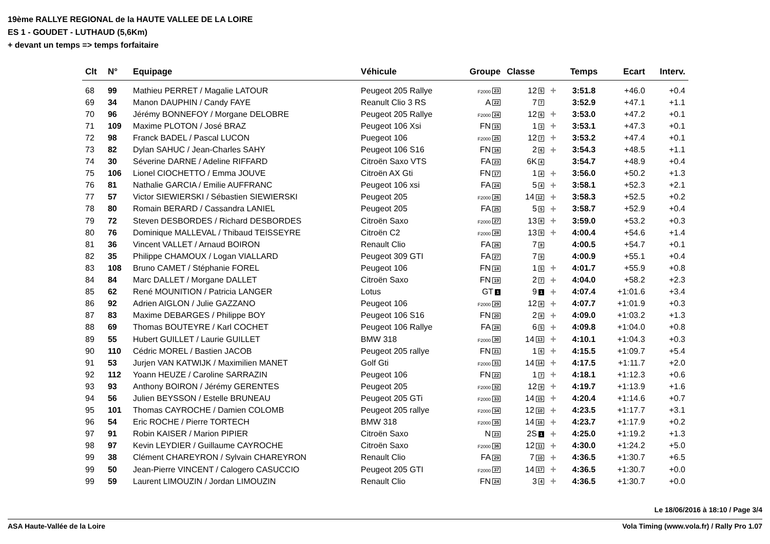19ème RALLYE REGIONAL de la HAUTE VALLEE DE LA LOIRE
ES 1 - GOUDET - LUTHAUD (5,6Km)
+ devant un temps => temps forfaitaire
| Clt | N° | Equipage | Véhicule | Groupe | Classe | | Temps | Ecart | Interv. |
| --- | --- | --- | --- | --- | --- | --- | --- | --- | --- |
| 68 | 99 | Mathieu PERRET / Magalie LATOUR | Peugeot 205 Rallye | F2000 23 | 12 5 | + | 3:51.8 | +46.0 | +0.4 |
| 69 | 34 | Manon DAUPHIN / Candy FAYE | Reanult Clio 3 RS | A 22 | 7 7 | | 3:52.9 | +47.1 | +1.1 |
| 70 | 96 | Jérémy BONNEFOY / Morgane DELOBRE | Peugeot 205 Rallye | F2000 24 | 12 6 | + | 3:53.0 | +47.2 | +0.1 |
| 71 | 109 | Maxime PLOTON / José BRAZ | Peugeot 106 Xsi | FN 15 | 1 3 | + | 3:53.1 | +47.3 | +0.1 |
| 72 | 98 | Franck BADEL / Pascal LUCON | Puegeot 106 | F2000 25 | 12 7 | + | 3:53.2 | +47.4 | +0.1 |
| 73 | 82 | Dylan SAHUC / Jean-Charles SAHY | Peugeot 106 S16 | FN 16 | 2 6 | + | 3:54.3 | +48.5 | +1.1 |
| 74 | 30 | Séverine DARNE / Adeline RIFFARD | Citroën Saxo VTS | FA 23 | 6K 4 | | 3:54.7 | +48.9 | +0.4 |
| 75 | 106 | Lionel CIOCHETTO / Emma JOUVE | Citroën AX Gti | FN 17 | 1 4 | + | 3:56.0 | +50.2 | +1.3 |
| 76 | 81 | Nathalie GARCIA / Emilie AUFFRANC | Peugeot 106 xsi | FA 24 | 5 4 | + | 3:58.1 | +52.3 | +2.1 |
| 77 | 57 | Victor SIEWIERSKI / Sébastien SIEWIERSKI | Peugeot 205 | F2000 26 | 14 12 | + | 3:58.3 | +52.5 | +0.2 |
| 78 | 80 | Romain BERARD / Cassandra LANIEL | Peugeot 205 | FA 25 | 5 5 | + | 3:58.7 | +52.9 | +0.4 |
| 79 | 72 | Steven DESBORDES / Richard DESBORDES | Citroën Saxo | F2000 27 | 13 8 | + | 3:59.0 | +53.2 | +0.3 |
| 80 | 76 | Dominique MALLEVAL / Thibaud TEISSEYRE | Citroën C2 | F2000 28 | 13 9 | + | 4:00.4 | +54.6 | +1.4 |
| 81 | 36 | Vincent VALLET / Arnaud BOIRON | Renault Clio | FA 26 | 7 8 | | 4:00.5 | +54.7 | +0.1 |
| 82 | 35 | Philippe CHAMOUX / Logan VIALLARD | Peugeot 309 GTI | FA 27 | 7 9 | | 4:00.9 | +55.1 | +0.4 |
| 83 | 108 | Bruno CAMET / Stéphanie FOREL | Peugeot 106 | FN 18 | 1 5 | + | 4:01.7 | +55.9 | +0.8 |
| 84 | 84 | Marc DALLET / Morgane DALLET | Citroën Saxo | FN 19 | 2 7 | + | 4:04.0 | +58.2 | +2.3 |
| 85 | 62 | René MOUNITION / Patricia LANGER | Lotus | GT 1 | 9 1 | + | 4:07.4 | +1:01.6 | +3.4 |
| 86 | 92 | Adrien AIGLON / Julie GAZZANO | Peugeot 106 | F2000 29 | 12 8 | + | 4:07.7 | +1:01.9 | +0.3 |
| 87 | 83 | Maxime DEBARGES / Philippe BOY | Peugeot 106 S16 | FN 20 | 2 8 | + | 4:09.0 | +1:03.2 | +1.3 |
| 88 | 69 | Thomas BOUTEYRE / Karl COCHET | Peugeot 106 Rallye | FA 28 | 6 5 | + | 4:09.8 | +1:04.0 | +0.8 |
| 89 | 55 | Hubert GUILLET / Laurie GUILLET | BMW 318 | F2000 30 | 14 13 | + | 4:10.1 | +1:04.3 | +0.3 |
| 90 | 110 | Cédric MOREL / Bastien JACOB | Peugeot 205 rallye | FN 21 | 1 6 | + | 4:15.5 | +1:09.7 | +5.4 |
| 91 | 53 | Jurjen VAN KATWIJK / Maximilien MANET | Golf Gti | F2000 31 | 14 14 | + | 4:17.5 | +1:11.7 | +2.0 |
| 92 | 112 | Yoann HEUZE / Caroline SARRAZIN | Peugeot 106 | FN 22 | 1 7 | + | 4:18.1 | +1:12.3 | +0.6 |
| 93 | 93 | Anthony BOIRON / Jérémy GERENTES | Peugeot 205 | F2000 32 | 12 9 | + | 4:19.7 | +1:13.9 | +1.6 |
| 94 | 56 | Julien BEYSSON / Estelle BRUNEAU | Peugeot 205 GTi | F2000 33 | 14 15 | + | 4:20.4 | +1:14.6 | +0.7 |
| 95 | 101 | Thomas CAYROCHE / Damien COLOMB | Peugeot 205 rallye | F2000 34 | 12 10 | + | 4:23.5 | +1:17.7 | +3.1 |
| 96 | 54 | Eric ROCHE / Pierre TORTECH | BMW 318 | F2000 35 | 14 16 | + | 4:23.7 | +1:17.9 | +0.2 |
| 97 | 91 | Robin KAISER / Marion PIPIER | Citroën Saxo | N 23 | 2S 1 | + | 4:25.0 | +1:19.2 | +1.3 |
| 98 | 97 | Kevin LEYDIER / Guillaume CAYROCHE | Citroën Saxo | F2000 36 | 12 11 | + | 4:30.0 | +1:24.2 | +5.0 |
| 99 | 38 | Clément CHAREYRON / Sylvain CHAREYRON | Renault Clio | FA 29 | 7 10 | + | 4:36.5 | +1:30.7 | +6.5 |
| 99 | 50 | Jean-Pierre VINCENT / Calogero CASUCCIO | Peugeot 205 GTI | F2000 37 | 14 17 | + | 4:36.5 | +1:30.7 | +0.0 |
| 99 | 59 | Laurent LIMOUZIN / Jordan LIMOUZIN | Renault Clio | FN 24 | 3 4 | + | 4:36.5 | +1:30.7 | +0.0 |
Le 18/06/2016 à 18:10 / Page 3/4
ASA Haute-Vallée de la Loire Vola Timing (www.vola.fr) / Rally Pro 1.07